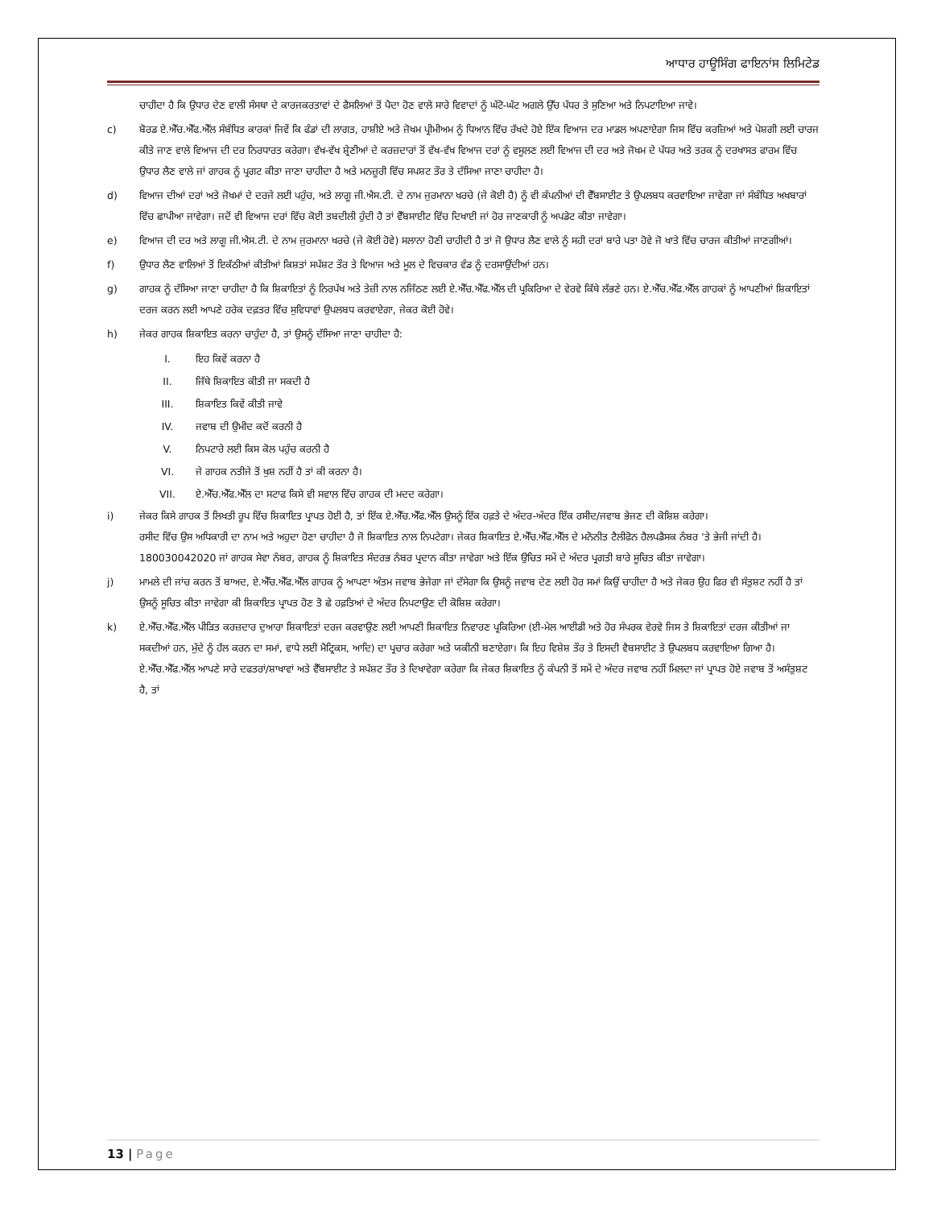ਆਧਾਰ ਹਾਊਸਿੰਗ ਫਾਇਨਾਂਸ ਲਿਮਿਟੇਡ
ਚਾਹੀਦਾ ਹੈ ਕਿ ਉਧਾਰ ਦੇਣ ਵਾਲੀ ਸੰਸਥਾ ਦੇ ਕਾਰਜਕਰਤਾਵਾਂ ਦੇ ਫੈਸਲਿਆਂ ਤੋਂ ਪੈਦਾ ਹੋਣ ਵਾਲੇ ਸਾਰੇ ਵਿਵਾਦਾਂ ਨੂੰ ਘੱਟੋ-ਘੱਟ ਅਗਲੇ ਉੱਚ ਪੱਧਰ ਤੇ ਸੁਣਿਆ ਅਤੇ ਨਿਪਟਾਇਆ ਜਾਵੇ।
c) ਬੋਰਡ ਏ.ਐੱਚ.ਐੱਫ.ਐੱਲ ਸੰਬੰਧਿਤ ਕਾਰਕਾਂ ਜਿਵੇਂ ਕਿ ਫੰਡਾਂ ਦੀ ਲਾਗਤ, ਹਾਸ਼ੀਏ ਅਤੇ ਜੋਖਮ ਪ੍ਰੀਮੀਅਮ ਨੂੰ ਧਿਆਨ ਵਿੱਚ ਰੱਖਦੇ ਹੋਏ ਇੱਕ ਵਿਆਜ ਦਰ ਮਾਡਲ ਅਪਣਾਏਗਾ ਜਿਸ ਵਿੱਚ ਕਰਜ਼ਿਆਂ ਅਤੇ ਪੇਸ਼ਗੀ ਲਈ ਚਾਰਜ ਕੀਤੇ ਜਾਣ ਵਾਲੇ ਵਿਆਜ ਦੀ ਦਰ ਨਿਰਧਾਰਤ ਕਰੇਗਾ। ਵੱਖ-ਵੱਖ ਸ਼੍ਰੇਣੀਆਂ ਦੇ ਕਰਜ਼ਦਾਰਾਂ ਤੋਂ ਵੱਖ-ਵੱਖ ਵਿਆਜ ਦਰਾਂ ਨੂੰ ਵਸੂਲਣ ਲਈ ਵਿਆਜ ਦੀ ਦਰ ਅਤੇ ਜੋਖਮ ਦੇ ਪੱਧਰ ਅਤੇ ਤਰਕ ਨੂੰ ਦਰਖਾਸਤ ਫਾਰਮ ਵਿੱਚ ਉਧਾਰ ਲੈਣ ਵਾਲੇ ਜਾਂ ਗਾਹਕ ਨੂੰ ਪ੍ਰਗਟ ਕੀਤਾ ਜਾਣਾ ਚਾਹੀਦਾ ਹੈ ਅਤੇ ਮਨਜ਼ੂਰੀ ਵਿੱਚ ਸਪਸ਼ਟ ਤੌਰ ਤੇ ਦੱਸਿਆ ਜਾਣਾ ਚਾਹੀਦਾ ਹੈ।
d) ਵਿਆਜ ਦੀਆਂ ਦਰਾਂ ਅਤੇ ਜੋਖਮਾਂ ਦੇ ਦਰਜੇ ਲਈ ਪਹੁੰਚ, ਅਤੇ ਲਾਗੂ ਜੀ.ਐਸ.ਟੀ. ਦੇ ਨਾਮ ਜੁਰਮਾਨਾ ਖਰਚੇ (ਜੇ ਕੋਈ ਹੈ) ਨੂੰ ਵੀ ਕੰਪਨੀਆਂ ਦੀ ਵੈੱਬਸਾਈਟ ਤੇ ਉਪਲਬਧ ਕਰਵਾਇਆ ਜਾਵੇਗਾ ਜਾਂ ਸੰਬੰਧਿਤ ਅਖਬਾਰਾਂ ਵਿੱਚ ਛਾਪੀਆ ਜਾਵੇਗਾ। ਜਦੋਂ ਵੀ ਵਿਆਜ ਦਰਾਂ ਵਿੱਚ ਕੋਈ ਤਬਦੀਲੀ ਹੁੰਦੀ ਹੈ ਤਾਂ ਵੈੱਬਸਾਈਟ ਵਿੱਚ ਦਿਖਾਈ ਜਾਂ ਹੋਰ ਜਾਣਕਾਰੀ ਨੂੰ ਅਪਡੇਟ ਕੀਤਾ ਜਾਵੇਗਾ।
e) ਵਿਆਜ ਦੀ ਦਰ ਅਤੇ ਲਾਗੂ ਜੀ.ਐਸ.ਟੀ. ਦੇ ਨਾਮ ਜੁਰਮਾਨਾ ਖਰਚੇ (ਜੇ ਕੋਈ ਹੋਵੇ) ਸਲਾਨਾ ਹੋਣੀ ਚਾਹੀਦੀ ਹੈ ਤਾਂ ਜੋ ਉਧਾਰ ਲੈਣ ਵਾਲੇ ਨੂੰ ਸਹੀ ਦਰਾਂ ਬਾਰੇ ਪਤਾ ਹੋਵੇ ਜੋ ਖਾਤੇ ਵਿੱਚ ਚਾਰਜ ਕੀਤੀਆਂ ਜਾਣਗੀਆਂ।
f) ਉਧਾਰ ਲੈਣ ਵਾਲਿਆਂ ਤੋਂ ਇਕੱਠੀਆਂ ਕੀਤੀਆਂ ਕਿਸ਼ਤਾਂ ਸਪੱਸ਼ਟ ਤੌਰ ਤੇ ਵਿਆਜ ਅਤੇ ਮੂਲ ਦੇ ਵਿਚਕਾਰ ਵੰਡ ਨੂੰ ਦਰਸਾਉਂਦੀਆਂ ਹਨ।
g) ਗਾਹਕ ਨੂੰ ਦੱਸਿਆ ਜਾਣਾ ਚਾਹੀਦਾ ਹੈ ਕਿ ਸ਼ਿਕਾਇਤਾਂ ਨੂੰ ਨਿਰਪੱਖ ਅਤੇ ਤੇਜ਼ੀ ਨਾਲ ਨਜਿੱਠਣ ਲਈ ਏ.ਐੱਚ.ਐੱਫ.ਐੱਲ ਦੀ ਪ੍ਰਕਿਰਿਆ ਦੇ ਵੇਰਵੇ ਕਿੱਥੇ ਲੱਭਣੇ ਹਨ। ਏ.ਐੱਚ.ਐੱਫ.ਐੱਲ ਗਾਹਕਾਂ ਨੂੰ ਆਪਣੀਆਂ ਸ਼ਿਕਾਇਤਾਂ ਦਰਜ ਕਰਨ ਲਈ ਆਪਣੇ ਹਰੇਕ ਦਫ਼ਤਰ ਵਿੱਚ ਸੁਵਿਧਾਵਾਂ ਉਪਲਬਧ ਕਰਵਾਏਗਾ, ਜੇਕਰ ਕੋਈ ਹੋਵੇ।
h) ਜੇਕਰ ਗਾਹਕ ਸ਼ਿਕਾਇਤ ਕਰਨਾ ਚਾਹੁੰਦਾ ਹੈ, ਤਾਂ ਉਸਨੂੰ ਦੱਸਿਆ ਜਾਣਾ ਚਾਹੀਦਾ ਹੈ:
I. ਇਹ ਕਿਵੇਂ ਕਰਨਾ ਹੈ
II. ਜਿੱਥੇ ਸ਼ਿਕਾਇਤ ਕੀਤੀ ਜਾ ਸਕਦੀ ਹੈ
III. ਸ਼ਿਕਾਇਤ ਕਿਵੇਂ ਕੀਤੀ ਜਾਵੇ
IV. ਜਵਾਬ ਦੀ ਉਮੀਦ ਕਦੋਂ ਕਰਨੀ ਹੈ
V. ਨਿਪਟਾਰੇ ਲਈ ਕਿਸ ਕੋਲ ਪਹੁੰਚ ਕਰਨੀ ਹੈ
VI. ਜੇ ਗਾਹਕ ਨਤੀਜੇ ਤੋਂ ਖੁਸ਼ ਨਹੀਂ ਹੈ ਤਾਂ ਕੀ ਕਰਨਾ ਹੈ।
VII. ਏ.ਐੱਚ.ਐੱਫ.ਐੱਲ ਦਾ ਸਟਾਫ ਕਿਸੇ ਵੀ ਸਵਾਲ ਵਿੱਚ ਗਾਹਕ ਦੀ ਮਦਦ ਕਰੇਗਾ।
i) ਜੇਕਰ ਕਿਸੇ ਗਾਹਕ ਤੋਂ ਲਿਖਤੀ ਰੂਪ ਵਿੱਚ ਸ਼ਿਕਾਇਤ ਪ੍ਰਾਪਤ ਹੋਈ ਹੈ, ਤਾਂ ਇੱਕ ਏ.ਐੱਚ.ਐੱਫ.ਐੱਲ ਉਸਨੂੰ ਇੱਕ ਹਫ਼ਤੇ ਦੇ ਅੰਦਰ-ਅੰਦਰ ਇੱਕ ਰਸੀਦ/ਜਵਾਬ ਭੇਜਣ ਦੀ ਕੋਸ਼ਿਸ਼ ਕਰੇਗਾ।
ਰਸੀਦ ਵਿੱਚ ਉਸ ਅਧਿਕਾਰੀ ਦਾ ਨਾਮ ਅਤੇ ਅਹੁਦਾ ਹੋਣਾ ਚਾਹੀਦਾ ਹੈ ਜੋ ਸ਼ਿਕਾਇਤ ਨਾਲ ਨਿਪਟੇਗਾ। ਜੇਕਰ ਸ਼ਿਕਾਇਤ ਏ.ਐੱਚ.ਐੱਫ.ਐੱਲ ਦੇ ਮਨੋਨੀਤ ਟੈਲੀਫੋਨ ਹੈਲਪਡੈਸਕ ਨੰਬਰ 'ਤੇ ਭੇਜੀ ਜਾਂਦੀ ਹੈ। 180030042020 ਜਾਂ ਗਾਹਕ ਸੇਵਾ ਨੰਬਰ, ਗਾਹਕ ਨੂੰ ਸ਼ਿਕਾਇਤ ਸੰਦਰਭ ਨੰਬਰ ਪ੍ਰਦਾਨ ਕੀਤਾ ਜਾਵੇਗਾ ਅਤੇ ਇੱਕ ਉਚਿਤ ਸਮੇਂ ਦੇ ਅੰਦਰ ਪ੍ਰਗਤੀ ਬਾਰੇ ਸੂਚਿਤ ਕੀਤਾ ਜਾਵੇਗਾ।
j) ਮਾਮਲੇ ਦੀ ਜਾਂਚ ਕਰਨ ਤੋਂ ਬਾਅਦ, ਏ.ਐੱਚ.ਐੱਫ.ਐੱਲ ਗਾਹਕ ਨੂੰ ਆਪਣਾ ਅੰਤਮ ਜਵਾਬ ਭੇਜੇਗਾ ਜਾਂ ਦੱਸੇਗਾ ਕਿ ਉਸਨੂੰ ਜਵਾਬ ਦੇਣ ਲਈ ਹੋਰ ਸਮਾਂ ਕਿਉਂ ਚਾਹੀਦਾ ਹੈ ਅਤੇ ਜੇਕਰ ਉਹ ਫਿਰ ਵੀ ਸੰਤੁਸ਼ਟ ਨਹੀਂ ਹੈ ਤਾਂ ਉਸਨੂੰ ਸੂਚਿਤ ਕੀਤਾ ਜਾਵੇਗਾ ਕੀ ਸ਼ਿਕਾਇਤ ਪ੍ਰਾਪਤ ਹੋਣ ਤੋ ਛੇ ਹਫ਼ਤਿਆਂ ਦੇ ਅੰਦਰ ਨਿਪਟਾਉਣ ਦੀ ਕੋਸ਼ਿਸ਼ ਕਰੇਗਾ।
k) ਏ.ਐੱਚ.ਐੱਫ.ਐੱਲ ਪੀੜਿਤ ਕਰਜ਼ਦਾਰ ਦੁਆਰਾ ਸ਼ਿਕਾਇਤਾਂ ਦਰਜ ਕਰਵਾਉਣ ਲਈ ਆਪਣੀ ਸ਼ਿਕਾਇਤ ਨਿਵਾਰਣ ਪ੍ਰਕਿਰਿਆ (ਈ-ਮੇਲ ਆਈਡੀ ਅਤੇ ਹੋਰ ਸੰਪਰਕ ਵੇਰਵੇ ਜਿਸ ਤੇ ਸ਼ਿਕਾਇਤਾਂ ਦਰਜ ਕੀਤੀਆਂ ਜਾ ਸਕਦੀਆਂ ਹਨ, ਮੁੱਦੇ ਨੂੰ ਹੱਲ ਕਰਨ ਦਾ ਸਮਾਂ, ਵਾਧੇ ਲਈ ਮੈਟ੍ਰਿਕਸ, ਆਦਿ) ਦਾ ਪ੍ਰਚਾਰ ਕਰੇਗਾ ਅਤੇ ਯਕੀਨੀ ਬਣਾਏਗਾ। ਕਿ ਇਹ ਵਿਸ਼ੇਸ਼ ਤੌਰ ਤੇ ਇਸਦੀ ਵੈਬਸਾਈਟ ਤੇ ਉਪਲਬਧ ਕਰਵਾਇਆ ਗਿਆ ਹੈ। ਏ.ਐੱਚ.ਐੱਫ.ਐੱਲ ਆਪਣੇ ਸਾਰੇ ਦਫਤਰਾਂ/ਸ਼ਾਖਾਵਾਂ ਅਤੇ ਵੈੱਬਸਾਈਟ ਤੇ ਸਪੱਸ਼ਟ ਤੌਰ ਤੇ ਦਿਖਾਵੇਗਾ ਕਰੇਗਾ ਕਿ ਜੇਕਰ ਸ਼ਿਕਾਇਤ ਨੂੰ ਕੰਪਨੀ ਤੋਂ ਸਮੇਂ ਦੇ ਅੰਦਰ ਜਵਾਬ ਨਹੀਂ ਮਿਲਦਾ ਜਾਂ ਪ੍ਰਾਪਤ ਹੋਏ ਜਵਾਬ ਤੋਂ ਅਸੰਤੁਸ਼ਟ ਹੈ, ਤਾਂ
13 | Page